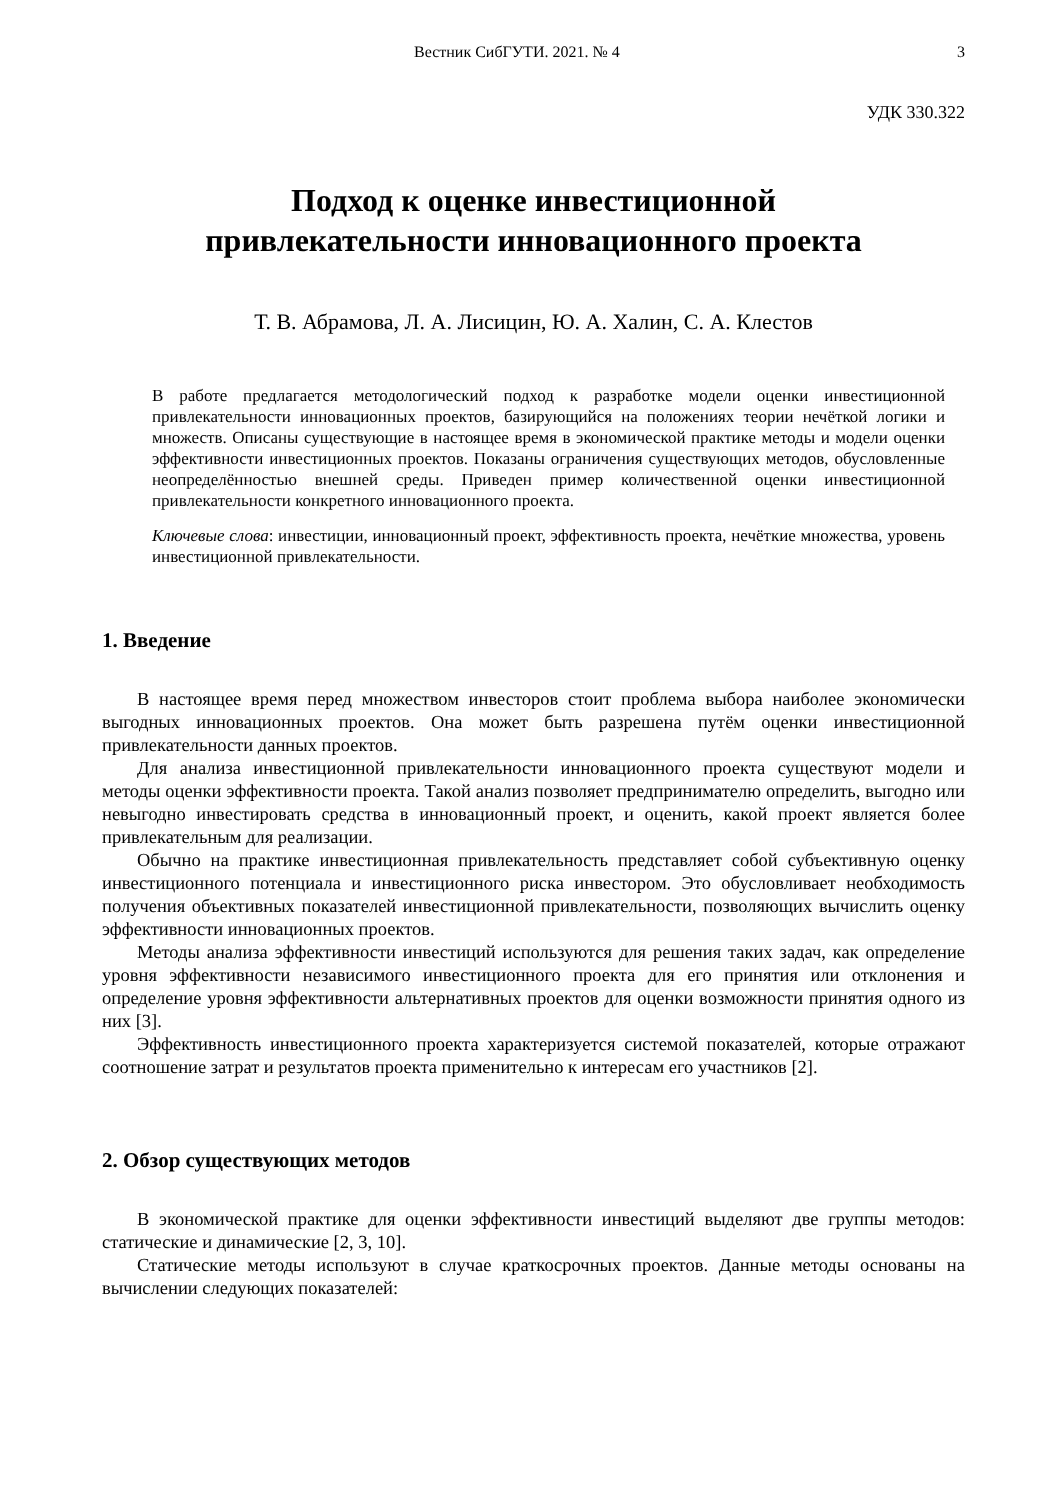Вестник СибГУТИ. 2021. № 4 3
УДК 330.322
Подход к оценке инвестиционной
привлекательности инновационного проекта
Т. В. Абрамова, Л. А. Лисицин, Ю. А. Халин, С. А. Клестов
В работе предлагается методологический подход к разработке модели оценки инвестиционной привлекательности инновационных проектов, базирующийся на положениях теории нечёткой логики и множеств. Описаны существующие в настоящее время в экономической практике методы и модели оценки эффективности инвестиционных проектов. Показаны ограничения существующих методов, обусловленные неопределённостью внешней среды. Приведен пример количественной оценки инвестиционной привлекательности конкретного инновационного проекта.
Ключевые слова: инвестиции, инновационный проект, эффективность проекта, нечёткие множества, уровень инвестиционной привлекательности.
1. Введение
В настоящее время перед множеством инвесторов стоит проблема выбора наиболее экономически выгодных инновационных проектов. Она может быть разрешена путём оценки инвестиционной привлекательности данных проектов.
Для анализа инвестиционной привлекательности инновационного проекта существуют модели и методы оценки эффективности проекта. Такой анализ позволяет предпринимателю определить, выгодно или невыгодно инвестировать средства в инновационный проект, и оценить, какой проект является более привлекательным для реализации.
Обычно на практике инвестиционная привлекательность представляет собой субъективную оценку инвестиционного потенциала и инвестиционного риска инвестором. Это обусловливает необходимость получения объективных показателей инвестиционной привлекательности, позволяющих вычислить оценку эффективности инновационных проектов.
Методы анализа эффективности инвестиций используются для решения таких задач, как определение уровня эффективности независимого инвестиционного проекта для его принятия или отклонения и определение уровня эффективности альтернативных проектов для оценки возможности принятия одного из них [3].
Эффективность инвестиционного проекта характеризуется системой показателей, которые отражают соотношение затрат и результатов проекта применительно к интересам его участников [2].
2. Обзор существующих методов
В экономической практике для оценки эффективности инвестиций выделяют две группы методов: статические и динамические [2, 3, 10].
Статические методы используют в случае краткосрочных проектов. Данные методы основаны на вычислении следующих показателей: